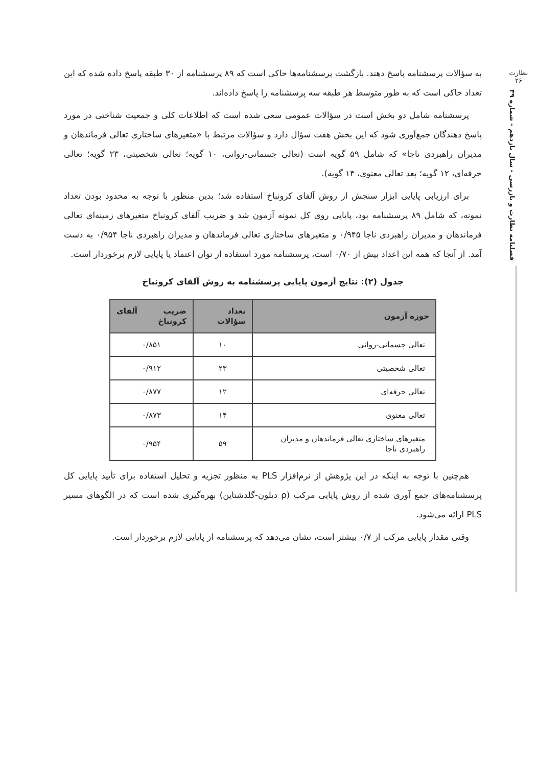نظارت
۲۶
فصلنامه نظارت و بازرسی - سال یازدهم - شماره ۳۹
به سؤالات پرسشنامه پاسخ دهند. بازگشت پرسشنامه‌ها حاکی است که ۸۹ پرسشنامه از ۳۰ طبقه پاسخ داده شده که این تعداد حاکی است که به طور متوسط هر طبقه سه پرسشنامه را پاسخ داده‌اند.
پرسشنامه شامل دو بخش است در سؤالات عمومی سعی شده است که اطلاعات کلی و جمعیت شناختی در مورد پاسخ دهندگان جمع‌آوری شود که این بخش هفت سؤال دارد و سؤالات مرتبط با «متغیرهای ساختاری تعالی فرماندهان و مدیران راهبردی ناجا» که شامل ۵۹ گویه است (تعالی جسمانی-روانی، ۱۰ گویه؛ تعالی شخصیتی، ۲۳ گویه؛ تعالی حرفه‌ای، ۱۲ گویه؛ بعد تعالی معنوی، ۱۴ گویه).
برای ارزیابی پایایی ابزار سنجش از روش آلفای کرونباخ استفاده شد؛ بدین منظور با توجه به محدود بودن تعداد نمونه، که شامل ۸۹ پرسشنامه بود، پایایی روی کل نمونه آزمون شد و ضریب آلفای کرونباخ متغیرهای زمینه‌ای تعالی فرماندهان و مدیران راهبردی ناجا ۰/۹۴۵ و متغیرهای ساختاری تعالی فرماندهان و مدیران راهبردی ناجا ۰/۹۵۴ به دست آمد. از آنجا که همه این اعداد بیش از ۰/۷۰ است، پرسشنامه مورد استفاده از توان اعتماد یا پایایی لازم برخوردار است.
جدول (۲): نتایج آزمون پایایی پرسشنامه به روش آلفای کرونباخ
| حوزه آزمون | تعداد سؤالات | ضریب آلفای کرونباخ |
| --- | --- | --- |
| تعالی جسمانی-روانی | ۱۰ | ۰/۸۵۱ |
| تعالی شخصیتی | ۲۳ | ۰/۹۱۲ |
| تعالی حرفه‌ای | ۱۲ | ۰/۸۷۷ |
| تعالی معنوی | ۱۴ | ۰/۸۷۳ |
| متغیرهای ساختاری تعالی فرماندهان و مدیران راهبردی ناجا | ۵۹ | ۰/۹۵۴ |
هم‌چنین با توجه به اینکه در این پژوهش از نرم‌افزار PLS به منظور تجزیه و تحلیل استفاده برای تأیید پایایی کل پرسشنامه‌های جمع آوری شده از روش پایایی مرکب (ρ دیلون-گلدشتاین) بهره‌گیری شده است که در الگوهای مسیر PLS ارائه می‌شود.
وقتی مقدار پایایی مرکب از ۰/۷ بیشتر است، نشان می‌دهد که پرسشنامه از پایایی لازم برخوردار است.